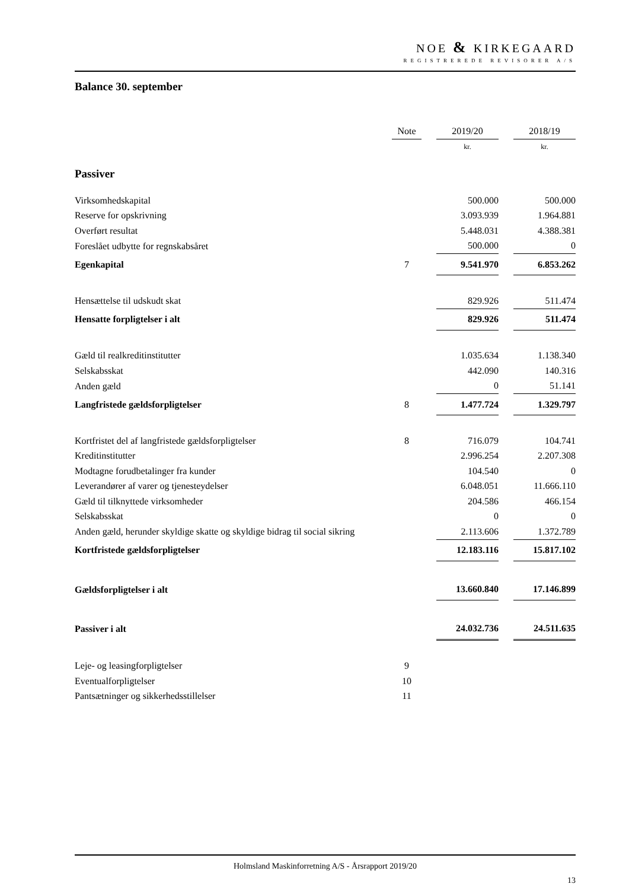NOE & KIRKEGAARD
REGISTREREDE REVISORER A/S
Balance 30. september
| | Note | | 2019/20 | | 2018/19 |
| | | | kr. | | kr. |
| Passiver | | | | | |
| Virksomhedskapital | | | 500.000 | | 500.000 |
| Reserve for opskrivning | | | 3.093.939 | | 1.964.881 |
| Overført resultat | | | 5.448.031 | | 4.388.381 |
| Foreslået udbytte for regnskabsåret | | | 500.000 | | 0 |
| Egenkapital | 7 | | 9.541.970 | | 6.853.262 |
| Hensættelse til udskudt skat | | | 829.926 | | 511.474 |
| Hensatte forpligtelser i alt | | | 829.926 | | 511.474 |
| Gæld til realkreditinstitutter | | | 1.035.634 | | 1.138.340 |
| Selskabsskat | | | 442.090 | | 140.316 |
| Anden gæld | | | 0 | | 51.141 |
| Langfristede gældsforpligtelser | 8 | | 1.477.724 | | 1.329.797 |
| Kortfristet del af langfristede gældsforpligtelser | 8 | | 716.079 | | 104.741 |
| Kreditinstitutter | | | 2.996.254 | | 2.207.308 |
| Modtagne forudbetalinger fra kunder | | | 104.540 | | 0 |
| Leverandører af varer og tjenesteydelser | | | 6.048.051 | | 11.666.110 |
| Gæld til tilknyttede virksomheder | | | 204.586 | | 466.154 |
| Selskabsskat | | | 0 | | 0 |
| Anden gæld, herunder skyldige skatte og skyldige bidrag til social sikring | | | 2.113.606 | | 1.372.789 |
| Kortfristede gældsforpligtelser | | | 12.183.116 | | 15.817.102 |
| Gældsforpligtelser i alt | | | 13.660.840 | | 17.146.899 |
| Passiver i alt | | | 24.032.736 | | 24.511.635 |
| Leje- og leasingforpligtelser | 9 | | | | |
| Eventualforpligtelser | 10 | | | | |
| Pantsætninger og sikkerhedsstillelser | 11 | | | | |
Holmsland Maskinforretning A/S - Årsrapport 2019/20
13